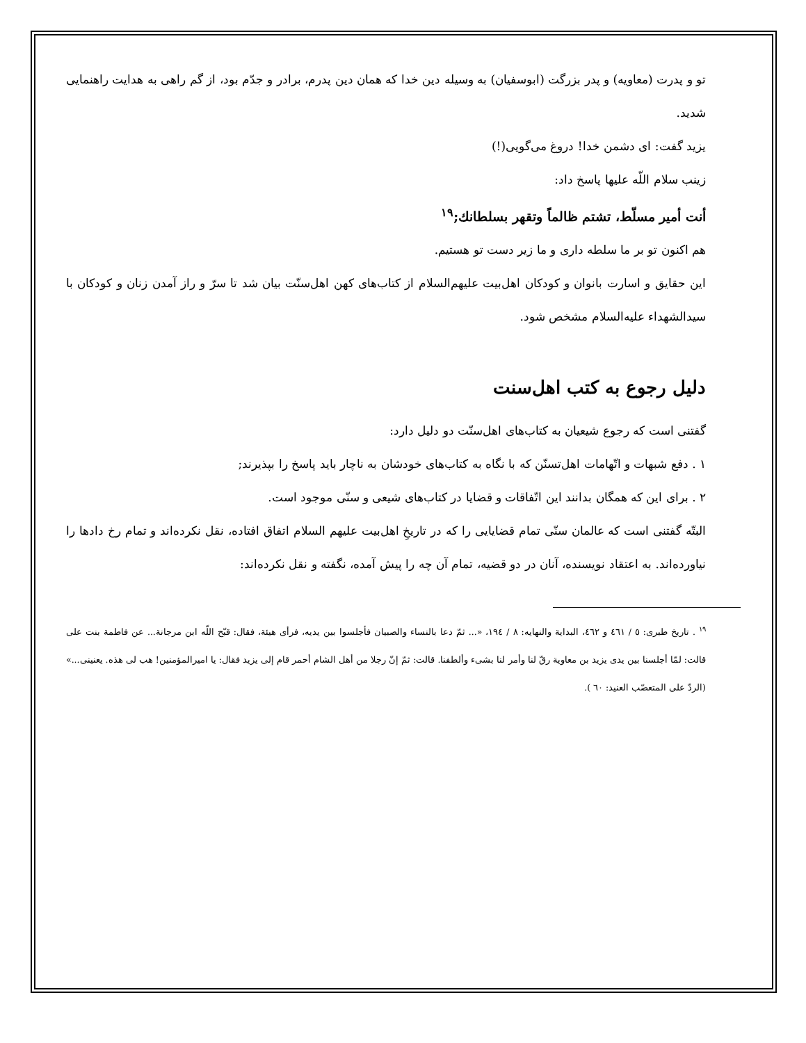تو و پدرت (معاویه) و پدر بزرگت (ابوسفیان) به وسیله دین خدا که همان دین پدرم، برادر و جدّم بود، از گم راهی به هدایت راهنمایی شدید.
یزید گفت: ای دشمن خدا! دروغ می‌گویی(!)
زینب سلام اللّه علیها پاسخ داد:
أنت أمیر مسلّط، تشتم ظالماً وتقهر بسلطانك;<sup>۱۹</sup>
هم اکنون تو بر ما سلطه داری و ما زیر دست تو هستیم.
این حقایق و اسارت بانوان و کودکان اهل‌بیت علیهم‌السلام از کتاب‌های کهن اهل‌سنّت بیان شد تا سرّ و راز آمدن زنان و کودکان با سیدالشهداء علیه‌السلام مشخص شود.
دلیل رجوع به کتب اهل‌سنت
گفتنی است که رجوع شیعیان به کتاب‌های اهل‌سنّت دو دلیل دارد:
۱ . دفع شبهات و اتّهامات اهل‌تسنّن که با نگاه به کتاب‌های خودشان به ناچار باید پاسخ را بپذیرند;
۲ . برای این که همگان بدانند این اتّفاقات و قضایا در کتاب‌های شیعی و سنّی موجود است.
البتّه گفتنی است که عالمان سنّی تمام قضایایی را که در تاریخِ اهل‌بیت علیهم السلام اتفاق افتاده، نقل نکرده‌اند و تمام رخ دادها را نیاورده‌اند. به اعتقاد نویسنده، آنان در دو قضیه، تمام آن چه را پیش آمده، نگفته و نقل نکرده‌اند:
<sup>۱۹</sup> . تاریخ طبری: ٥ / ٤٦١ و ٤٦٢، البدایة والنهایه: ٨ / ١٩٤، «... ثمّ دعا بالنساء والصبیان فأجلسوا بین یدیه، فرأى هیئة، فقال: قبّح اللّه ابن مرجانة... عن فاطمة بنت علی قالت: لمّا أجلسنا بین یدی یزید بن معاویة رقّ لنا وأمر لنا بشیء وألطفنا. قالت: ثمّ إنّ رجلا من أهل الشام أحمر قام إلى یزید فقال: یا امیرالمؤمنین! هب لی هذه. یعنینی...» (الردّ على المتعصّب العنید: ٦٠ ).